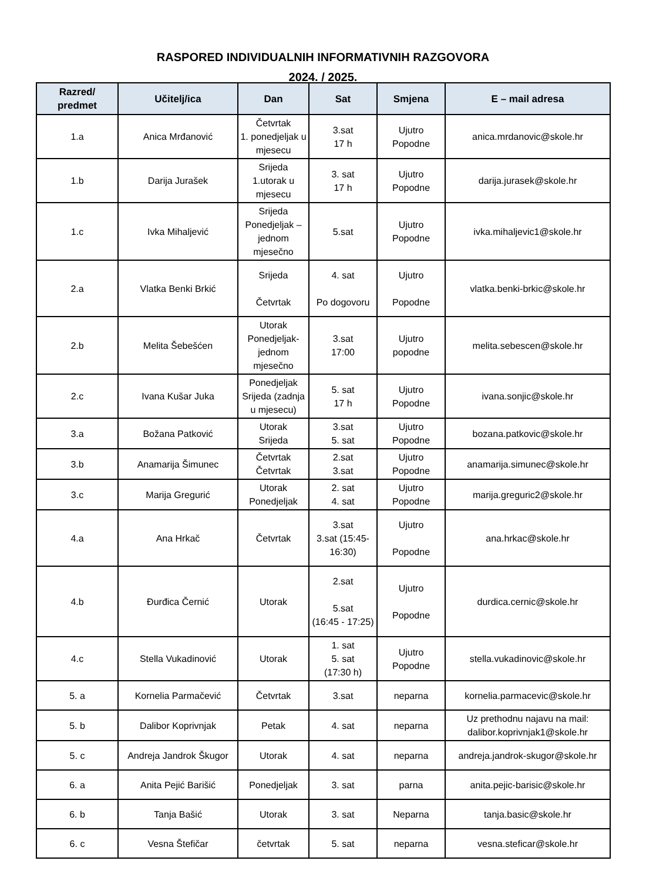RASPORED INDIVIDUALNIH INFORMATIVNIH RAZGOVORA
2024. / 2025.
| Razred/ predmet | Učitelj/ica | Dan | Sat | Smjena | E – mail adresa |
| --- | --- | --- | --- | --- | --- |
| 1.a | Anica Mrđanović | Četvrtak 1. ponedjeljak u mjesecu | 3.sat 17 h | Ujutro Popodne | anica.mrdanovic@skole.hr |
| 1.b | Darija Jurašek | Srijeda 1.utorak u mjesecu | 3. sat 17 h | Ujutro Popodne | darija.jurasek@skole.hr |
| 1.c | Ivka Mihaljević | Srijeda Ponedjeljak – jednom mjesečno | 5.sat | Ujutro Popodne | ivka.mihaljevic1@skole.hr |
| 2.a | Vlatka Benki Brkić | Srijeda Četvrtak | 4. sat Po dogovoru | Ujutro Popodne | vlatka.benki-brkic@skole.hr |
| 2.b | Melita Šebešćen | Utorak Ponedjeljak- jednom mjesečno | 3.sat 17:00 | Ujutro popodne | melita.sebescen@skole.hr |
| 2.c | Ivana Kušar Juka | Ponedjeljak Srijeda (zadnja u mjesecu) | 5. sat 17 h | Ujutro Popodne | ivana.sonjic@skole.hr |
| 3.a | Božana Patković | Utorak Srijeda | 3.sat 5. sat | Ujutro Popodne | bozana.patkovic@skole.hr |
| 3.b | Anamarija Šimunec | Četvrtak Četvrtak | 2.sat 3.sat | Ujutro Popodne | anamarija.simunec@skole.hr |
| 3.c | Marija Gregurić | Utorak Ponedjeljak | 2. sat 4. sat | Ujutro Popodne | marija.greguric2@skole.hr |
| 4.a | Ana Hrkač | Četvrtak | 3.sat 3.sat (15:45-16:30) | Ujutro Popodne | ana.hrkac@skole.hr |
| 4.b | Đurđica Černić | Utorak | 2.sat 5.sat (16:45 - 17:25) | Ujutro Popodne | durdica.cernic@skole.hr |
| 4.c | Stella Vukadinović | Utorak | 1. sat 5. sat (17:30 h) | Ujutro Popodne | stella.vukadinovic@skole.hr |
| 5. a | Kornelia Parmačević | Četvrtak | 3.sat | neparna | kornelia.parmacevic@skole.hr |
| 5. b | Dalibor Koprivnjak | Petak | 4. sat | neparna | Uz prethodnu najavu na mail: dalibor.koprivnjak1@skole.hr |
| 5. c | Andreja Jandrok Škugor | Utorak | 4. sat | neparna | andreja.jandrok-skugor@skole.hr |
| 6. a | Anita Pejić Barišić | Ponedjeljak | 3. sat | parna | anita.pejic-barisic@skole.hr |
| 6. b | Tanja Bašić | Utorak | 3. sat | Neparna | tanja.basic@skole.hr |
| 6. c | Vesna Štefičar | četvrtak | 5. sat | neparna | vesna.steficar@skole.hr |